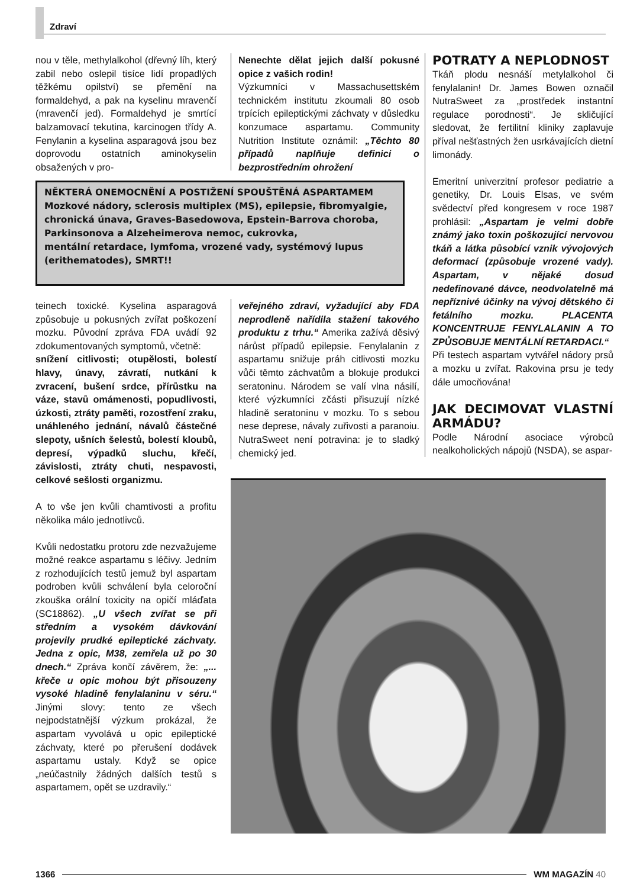Zdraví
nou v těle, methylalkohol (dřevný líh, který zabil nebo oslepil tisíce lidí propadlých těžkému opilství) se přemění na formaldehyd, a pak na kyselinu mravenčí (mravenčí jed). Formaldehyd je smrtící balzamovací tekutina, karcinogen třídy A. Fenylanin a kyselina asparagová jsou bez doprovodu ostatních aminokyselin obsažených v pro-
Nenechte dělat jejich další pokusné opice z vašich rodin!
Výzkumníci v Massachusettském technickém institutu zkoumali 80 osob trpících epileptickými záchvaty v důsledku konzumace aspartamu. Community Nutrition Institute oznámil: „Těchto 80 případů naplňuje definici o bezprostředním ohrožení
NĚKTERÁ ONEMOCNĚNÍ A POSTIŽENÍ SPOUŠTĚNÁ ASPARTAMEM
Mozkové nádory, sclerosis multiplex (MS), epilepsie, fibromyalgie, chronická únava, Graves-Basedowova, Epstein-Barrova choroba, Parkinsonova a Alzeheimerova nemoc, cukrovka,
mentální retardace, lymfoma, vrozené vady, systémový lupus (erithematodes), SMRT!!
teinech toxické. Kyselina asparagová způsobuje u pokusných zvířat poškození mozku. Původní zpráva FDA uvádí 92 zdokumentovaných symptomů, včetně:
snížení citlivosti; otupělosti, bolestí hlavy, únavy, závratí, nutkání k zvracení, bušení srdce, přírůstku na váze, stavů omámenosti, popudlivosti, úzkosti, ztráty paměti, rozostření zraku, unáhleného jednání, návalů částečné slepoty, ušních šelestů, bolestí kloubů, depresí, výpadků sluchu, křečí, závislosti, ztráty chuti, nespavosti, celkové sešlosti organizmu.
A to vše jen kvůli chamtivosti a profitu několika málo jednotlivců.
Kvůli nedostatku protoru zde nezvažujeme možné reakce aspartamu s léčivy. Jedním z rozhodujících testů jemuž byl aspartam podroben kvůli schválení byla celoroční zkouška orální toxicity na opičí mláďata (SC18862). „U všech zvířat se při středním a vysokém dávkování projevily prudké epileptické záchvaty. Jedna z opic, M38, zemřela už po 30 dnech.“ Zpráva končí závěrem, že: „... křeče u opic mohou být přisouzeny vysoké hladině fenylalaninu v séru.“ Jinými slovy: tento ze všech nejpodstatnější výzkum prokázal, že aspartam vyvolává u opic epileptické záchvaty, které po přerušení dodávek aspartamu ustaly. Když se opice „neúčastnily žádných dalších testů s aspartamem, opět se uzdravily.“
veřejného zdraví, vyžadující aby FDA neprodleně nařídila stažení takového produktu z trhu.“ Amerika zažívá děsivý nárůst případů epilepsie. Fenylalanin z aspartamu snižuje práh citlivosti mozku vůči těmto záchvatům a blokuje produkci seratoninu. Národem se valí vlna násilí, které výzkumníci zčásti přisuzují nízké hladině seratoninu v mozku. To s sebou nese deprese, návaly zuřivosti a paranoiu. NutraSweet není potravina: je to sladký chemický jed.
POTRATY A NEPLODNOST
Tkáň plodu nesnáší metylalkohol či fenylalanin! Dr. James Bowen označil NutraSweet za „prostředek instantní regulace porodnosti“. Je skličující sledovat, že fertilitní kliniky zaplavuje příval nešťastných žen usrkávajících dietní limonády.
Emeritní univerzitní profesor pediatrie a genetiky, Dr. Louis Elsas, ve svém svědectví před kongresem v roce 1987 prohlásil: „Aspartam je velmi dobře známý jako toxin poškozující nervovou tkáň a látka působící vznik vývojových deformací (způsobuje vrozené vady). Aspartam, v nějaké dosud nedefinované dávce, neodvolatelně má nepříznivé účinky na vývoj dětského či fetálního mozku. PLACENTA KONCENTRUJE FENYLALANIN A TO ZPŮSOBUJE MENTÁLNÍ RETARDACI.“
Při testech aspartam vytvářel nádory prsů a mozku u zvířat. Rakovina prsu je tedy dále umocňována!
JAK DECIMOVAT VLASTNÍ ARMÁDU?
Podle Národní asociace výrobců nealkoholických nápojů (NSDA), se aspar-
1366 WM MAGAZÍN 40